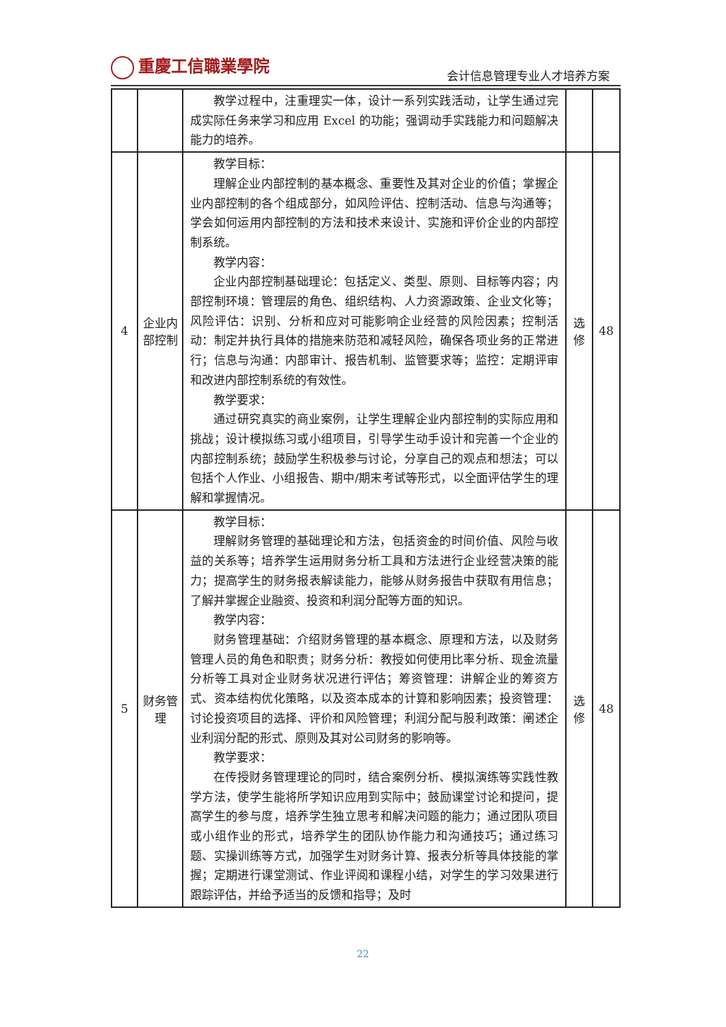重慶工信職業學院
会计信息管理专业人才培养方案
| | | 教学过程中，注重理实一体，设计一系列实践活动，让学生通过完成实际任务来学习和应用 Excel 的功能；强调动手实践能力和问题解决能力的培养。 | | |
| 4 | 企业内部控制 | 教学目标： 理解企业内部控制的基本概念、重要性及其对企业的价值；掌握企业内部控制的各个组成部分，如风险评估、控制活动、信息与沟通等；学会如何运用内部控制的方法和技术来设计、实施和评价企业的内部控制系统。 教学内容： 企业内部控制基础理论：包括定义、类型、原则、目标等内容；内部控制环境：管理层的角色、组织结构、人力资源政策、企业文化等；风险评估：识别、分析和应对可能影响企业经营的风险因素；控制活动：制定并执行具体的措施来防范和减轻风险，确保各项业务的正常进行；信息与沟通：内部审计、报告机制、监管要求等；监控：定期评审和改进内部控制系统的有效性。 教学要求： 通过研究真实的商业案例，让学生理解企业内部控制的实际应用和挑战；设计模拟练习或小组项目，引导学生动手设计和完善一个企业的内部控制系统；鼓励学生积极参与讨论，分享自己的观点和想法；可以包括个人作业、小组报告、期中/期末考试等形式，以全面评估学生的理解和掌握情况。 | 选修 | 48 |
| 5 | 财务管理 | 教学目标： 理解财务管理的基础理论和方法，包括资金的时间价值、风险与收益的关系等；培养学生运用财务分析工具和方法进行企业经营决策的能力；提高学生的财务报表解读能力，能够从财务报告中获取有用信息；了解并掌握企业融资、投资和利润分配等方面的知识。 教学内容： 财务管理基础：介绍财务管理的基本概念、原理和方法，以及财务管理人员的角色和职责；财务分析：教授如何使用比率分析、现金流量分析等工具对企业财务状况进行评估；筹资管理：讲解企业的筹资方式、资本结构优化策略，以及资本成本的计算和影响因素；投资管理：讨论投资项目的选择、评价和风险管理；利润分配与股利政策：阐述企业利润分配的形式、原则及其对公司财务的影响等。 教学要求： 在传授财务管理理论的同时，结合案例分析、模拟演练等实践性教学方法，使学生能将所学知识应用到实际中；鼓励课堂讨论和提问，提高学生的参与度，培养学生独立思考和解决问题的能力；通过团队项目或小组作业的形式，培养学生的团队协作能力和沟通技巧；通过练习题、实操训练等方式，加强学生对财务计算、报表分析等具体技能的掌握；定期进行课堂测试、作业评阅和课程小结，对学生的学习效果进行跟踪评估，并给予适当的反馈和指导；及时 | 选修 | 48 |
22